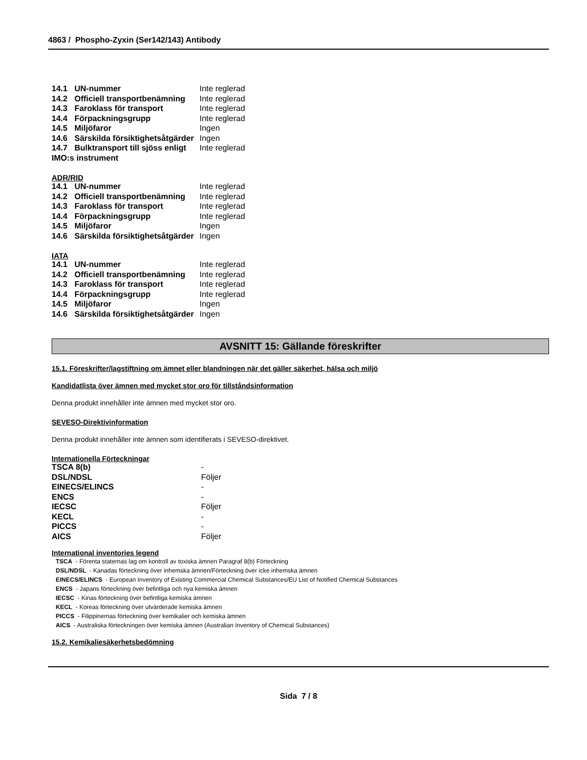4863 / Phospho-Zyxin (Ser142/143) Antibody
| 14.1 | UN-nummer | Inte reglerad |
| 14.2 | Officiell transportbenämning | Inte reglerad |
| 14.3 | Faroklass för transport | Inte reglerad |
| 14.4 | Förpackningsgrupp | Inte reglerad |
| 14.5 | Miljöfaror | Ingen |
| 14.6 | Särskilda försiktighetsåtgärder | Ingen |
| 14.7 | Bulktransport till sjöss enligt | Inte reglerad |
| IMO:s instrument | | |
ADR/RID
| 14.1 | UN-nummer | Inte reglerad |
| 14.2 | Officiell transportbenämning | Inte reglerad |
| 14.3 | Faroklass för transport | Inte reglerad |
| 14.4 | Förpackningsgrupp | Inte reglerad |
| 14.5 | Miljöfaror | Ingen |
| 14.6 | Särskilda försiktighetsåtgärder | Ingen |
IATA
| 14.1 | UN-nummer | Inte reglerad |
| 14.2 | Officiell transportbenämning | Inte reglerad |
| 14.3 | Faroklass för transport | Inte reglerad |
| 14.4 | Förpackningsgrupp | Inte reglerad |
| 14.5 | Miljöfaror | Ingen |
| 14.6 | Särskilda försiktighetsåtgärder | Ingen |
AVSNITT 15: Gällande föreskrifter
15.1. Föreskrifter/lagstiftning om ämnet eller blandningen när det gäller säkerhet, hälsa och miljö
Kandidatlista över ämnen med mycket stor oro för tillståndsinformation
Denna produkt innehåller inte ämnen med mycket stor oro.
SEVESO-Direktivinformation
Denna produkt innehåller inte ämnen som identifierats i SEVESO-direktivet.
Internationella Förteckningar
| TSCA 8(b) | - |
| DSL/NDSL | Följer |
| EINECS/ELINCS | - |
| ENCS | - |
| IECSC | Följer |
| KECL | - |
| PICCS | - |
| AICS | Följer |
International inventories legend
TSCA - Förenta staternas lag om kontroll av toxiska ämnen Paragraf 8(b) Förteckning
DSL/NDSL - Kanadas förteckning över inhemska ämnen/Förteckning över icke inhemska ämnen
EINECS/ELINCS - European Inventory of Existing Commercial Chemical Substances/EU List of Notified Chemical Substances
ENCS - Japans förteckning över befintliga och nya kemiska ämnen
IECSC - Kinas förteckning över befintliga kemiska ämnen
KECL - Koreas förteckning över utvärderade kemiska ämnen
PICCS - Filippinernas förteckning över kemikalier och kemiska ämnen
AICS - Australiska förteckningen över kemiska ämnen (Australian Inventory of Chemical Substances)
15.2. Kemikaliesäkerhetsbedömning
Sida 7 / 8